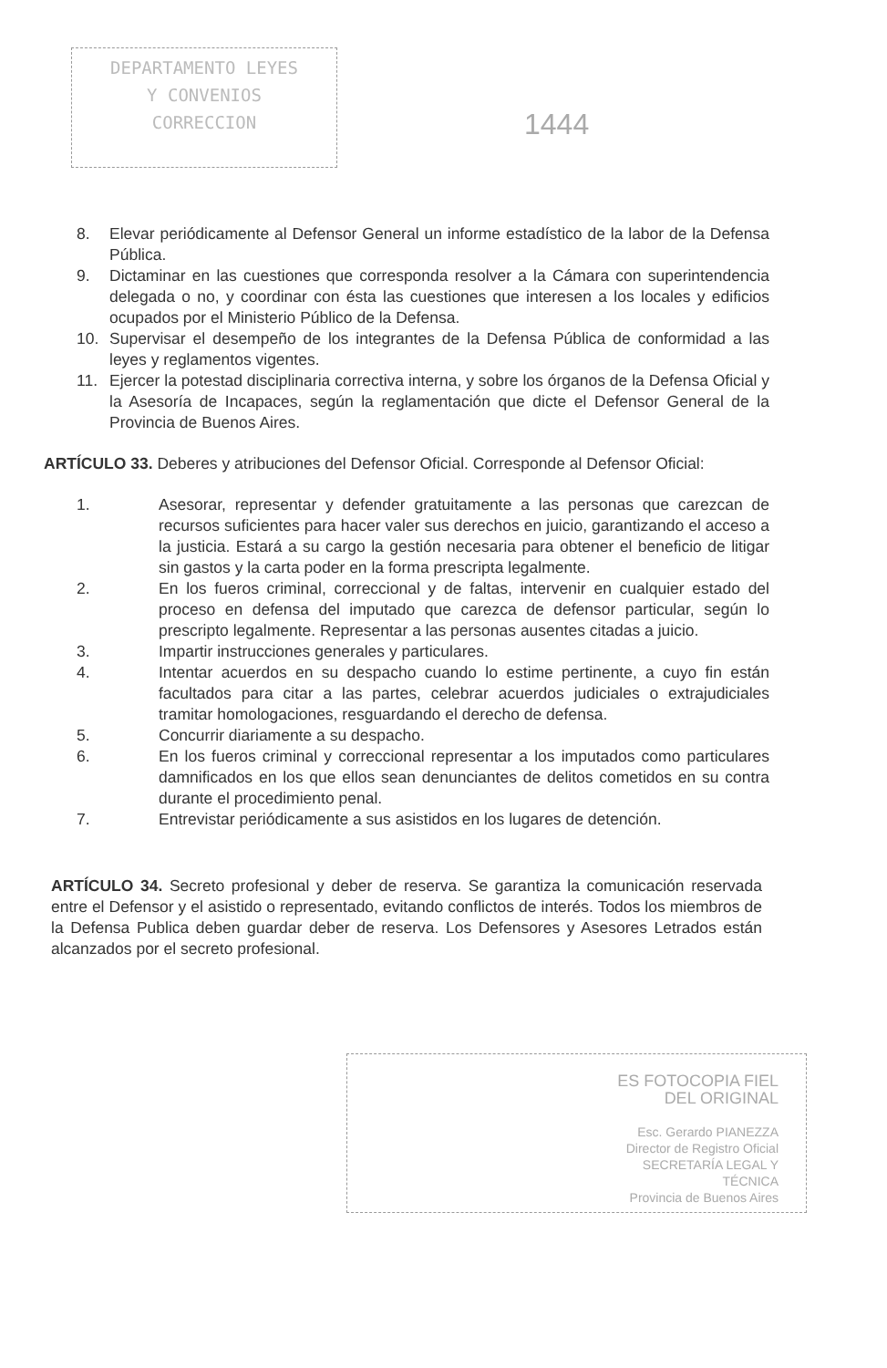DEPARTAMENTO LEYES
Y CONVENIOS
CORRECCION
1444
8. Elevar periódicamente al Defensor General un informe estadístico de la labor de la Defensa Pública.
9. Dictaminar en las cuestiones que corresponda resolver a la Cámara con superintendencia delegada o no, y coordinar con ésta las cuestiones que interesen a los locales y edificios ocupados por el Ministerio Público de la Defensa.
10. Supervisar el desempeño de los integrantes de la Defensa Pública de conformidad a las leyes y reglamentos vigentes.
11. Ejercer la potestad disciplinaria correctiva interna, y sobre los órganos de la Defensa Oficial y la Asesoría de Incapaces, según la reglamentación que dicte el Defensor General de la Provincia de Buenos Aires.
ARTÍCULO 33. Deberes y atribuciones del Defensor Oficial. Corresponde al Defensor Oficial:
1. Asesorar, representar y defender gratuitamente a las personas que carezcan de recursos suficientes para hacer valer sus derechos en juicio, garantizando el acceso a la justicia. Estará a su cargo la gestión necesaria para obtener el beneficio de litigar sin gastos y la carta poder en la forma prescripta legalmente.
2. En los fueros criminal, correccional y de faltas, intervenir en cualquier estado del proceso en defensa del imputado que carezca de defensor particular, según lo prescripto legalmente. Representar a las personas ausentes citadas a juicio.
3. Impartir instrucciones generales y particulares.
4. Intentar acuerdos en su despacho cuando lo estime pertinente, a cuyo fin están facultados para citar a las partes, celebrar acuerdos judiciales o extrajudiciales tramitar homologaciones, resguardando el derecho de defensa.
5. Concurrir diariamente a su despacho.
6. En los fueros criminal y correccional representar a los imputados como particulares damnificados en los que ellos sean denunciantes de delitos cometidos en su contra durante el procedimiento penal.
7. Entrevistar periódicamente a sus asistidos en los lugares de detención.
ARTÍCULO 34. Secreto profesional y deber de reserva. Se garantiza la comunicación reservada entre el Defensor y el asistido o representado, evitando conflictos de interés. Todos los miembros de la Defensa Publica deben guardar deber de reserva. Los Defensores y Asesores Letrados están alcanzados por el secreto profesional.
ES FOTOCOPIA FIEL
DEL ORIGINAL
Esc. Gerardo PIANEZZA
Director de Registro Oficial
SECRETARÍA LEGAL Y
TÉCNICA
Provincia de Buenos Aires